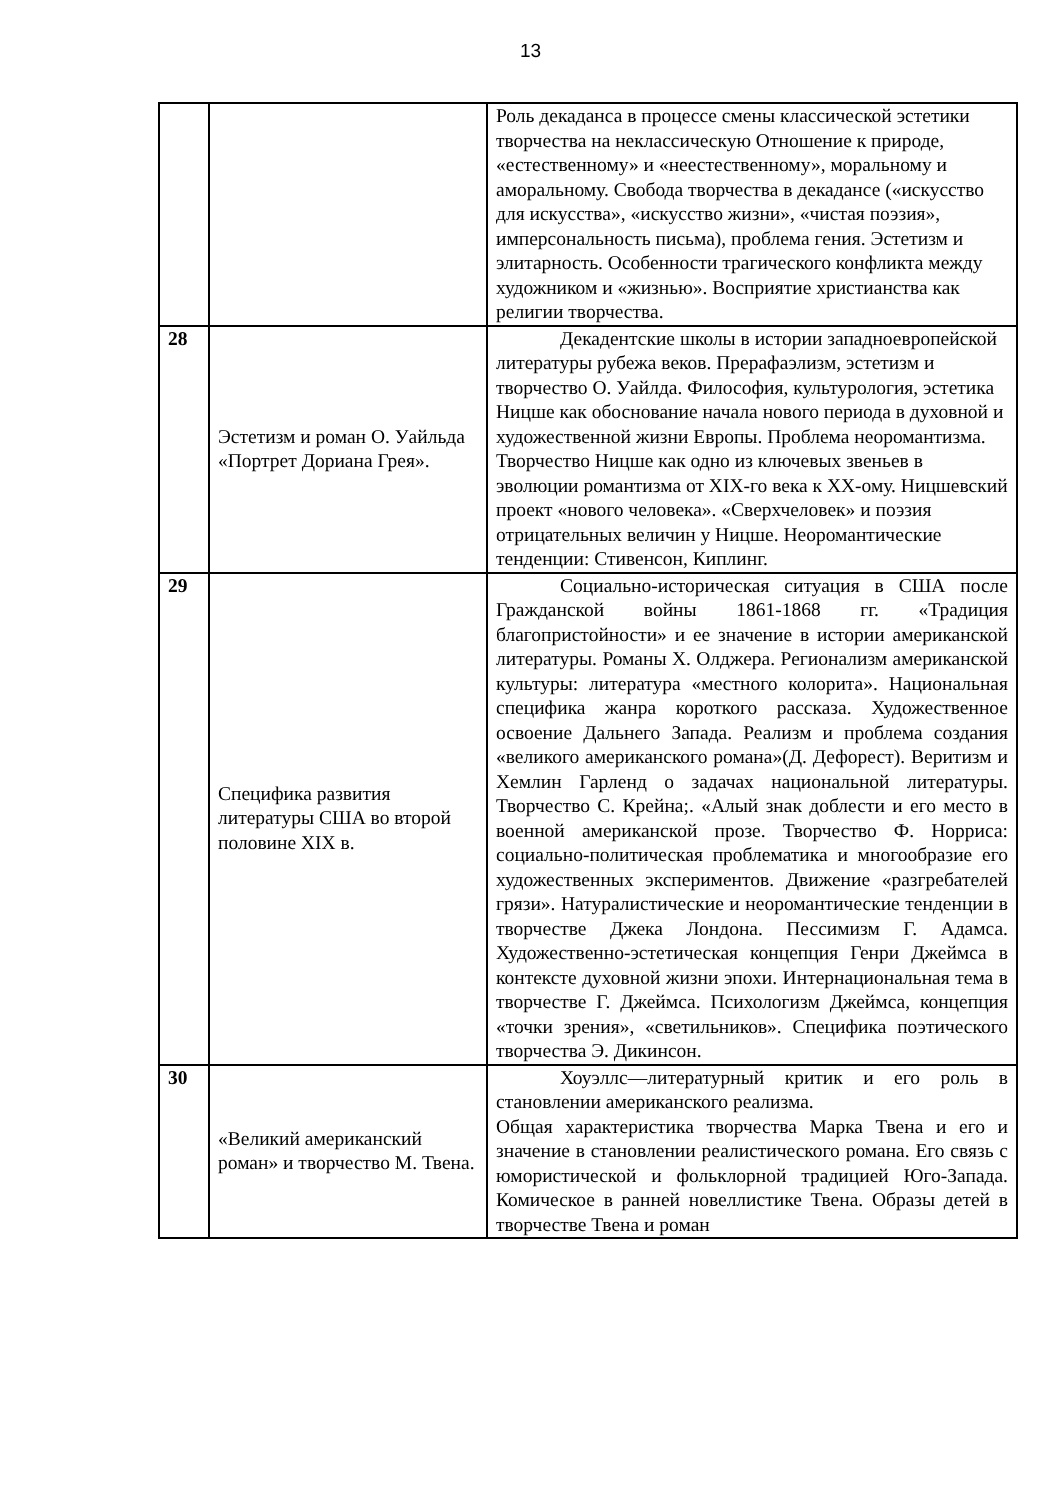13
| | | Роль декаданса в процессе смены классической эстетики творчества на неклассическую Отношение к природе, «естественному» и «неестественному», моральному и аморальному. Свобода творчества в декадансе («искусство для искусства», «искусство жизни», «чистая поэзия», имперсональность письма), проблема гения. Эстетизм и элитарность. Особенности трагического конфликта между художником и «жизнью». Восприятие христианства как религии творчества. |
| 28 | Эстетизм и роман О. Уайльда «Портрет Дориана Грея». | Декадентские школы в истории западноевропейской литературы рубежа веков. Прерафаэлизм, эстетизм и творчество О. Уайлда. Философия, культурология, эстетика Ницше как обоснование начала нового периода в духовной и художественной жизни Европы. Проблема неоромантизма. Творчество Ницше как одно из ключевых звеньев в эволюции романтизма от XIX-го века к XX-ому. Ницшевский проект «нового человека». «Сверхчеловек» и поэзия отрицательных величин у Ницше. Неоромантические тенденции: Стивенсон, Киплинг. |
| 29 | Специфика развития литературы США во второй половине XIX в. | Социально-историческая ситуация в США после Гражданской войны 1861-1868 гг. «Традиция благопристойности» и ее значение в истории американской литературы. Романы Х. Олджера. Регионализм американской культуры: литература «местного колорита». Национальная специфика жанра короткого рассказа. Художественное освоение Дальнего Запада. Реализм и проблема создания «великого американского романа»(Д. Дефорест). Веритизм и Хемлин Гарленд о задачах национальной литературы. Творчество С. Крейна;. «Алый знак доблести и его место в военной американской прозе. Творчество Ф. Норриса: социально-политическая проблематика и многообразие его художественных экспериментов. Движение «разгребателей грязи». Натуралистические и неоромантические тенденции в творчестве Джека Лондона. Пессимизм Г. Адамса. Художественно-эстетическая концепция Генри Джеймса в контексте духовной жизни эпохи. Интернациональная тема в творчестве Г. Джеймса. Психологизм Джеймса, концепция «точки зрения», «светильников». Специфика поэтического творчества Э. Дикинсон. |
| 30 | «Великий американский роман» и творчество М. Твена. | Хоуэллс—литературный критик и его роль в становлении американского реализма. Общая характеристика творчества Марка Твена и его и значение в становлении реалистического романа. Его связь с юмористической и фольклорной традицией Юго-Запада. Комическое в ранней новеллистике Твена. Образы детей в творчестве Твена и роман |